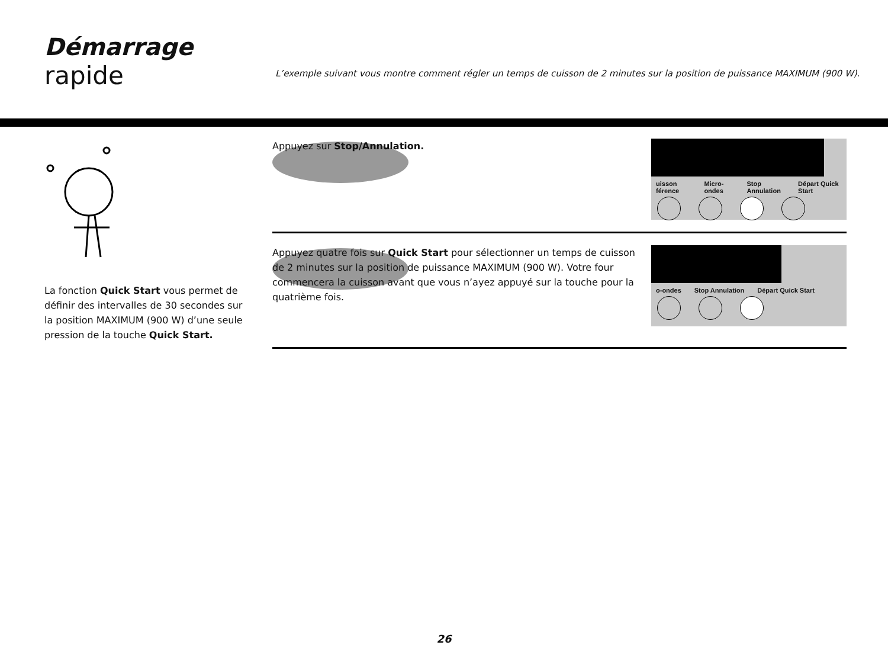Démarrage
rapide
L’exemple suivant vous montre comment régler un temps de cuisson de 2 minutes sur la position de puissance MAXIMUM (900 W).
La fonction Quick Start vous permet de définir des intervalles de 30 secondes sur la position MAXIMUM (900 W) d’une seule pression de la touche Quick Start.
Appuyez sur Stop/Annulation.
uisson férence Micro-ondes Stop Annulation Départ Quick Start
Appuyez quatre fois sur Quick Start pour sélectionner un temps de cuisson de 2 minutes sur la position de puissance MAXIMUM (900 W). Votre four commencera la cuisson avant que vous n’ayez appuyé sur la touche pour la quatrième fois.
o-ondes Stop Annulation Départ Quick Start
26